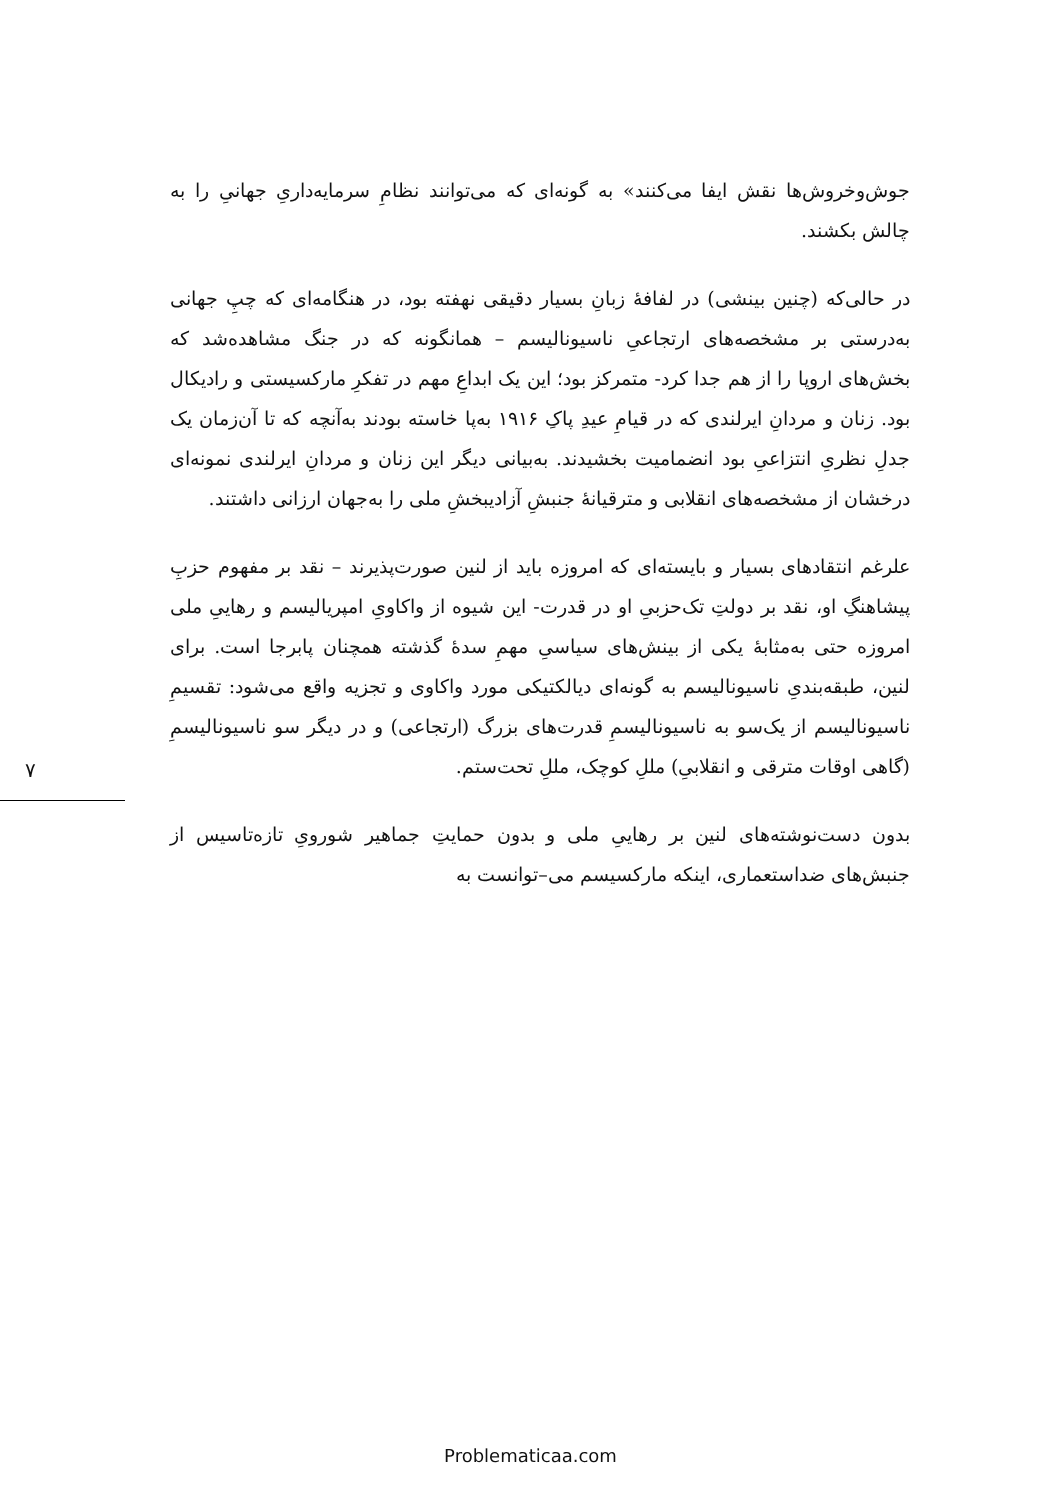جوش‌وخروش‌ها نقش ایفا می‌کنند» به گونه‌ای که می‌توانند نظامِ سرمایه‌داریِ جهانیِ را به چالش بکشند.
در حالی‌که (چنین بینشی) در لفافهٔ زبانِ بسیار دقیقی نهفته بود، در هنگامه‌ای که چپِ جهانی به‌درستی بر مشخصه‌های ارتجاعیِ ناسیونالیسم – همانگونه که در جنگ مشاهده‌شد که بخش‌های اروپا را از هم جدا کرد- متمرکز بود؛ این یک ابداعِ مهم در تفکرِ مارکسیستی و رادیکال بود. زنان و مردانِ ایرلندی که در قیامِ عیدِ پاکِ ۱۹۱۶ به‌پا خاسته بودند به‌آنچه که تا آن‌زمان یک جدلِ نظریِ انتزاعیِ بود انضمامیت بخشیدند. به‌بیانی دیگر این زنان و مردانِ ایرلندی نمونه‌ای درخشان از مشخصه‌های انقلابی و مترقیانهٔ جنبشِ آزادیبخشِ ملی را به‌جهان ارزانی داشتند.
علرغم انتقادهای بسیار و بایسته‌ای که امروزه باید از لنین صورت‌پذیرند – نقد بر مفهوم حزبِ پیشاهنگِ او، نقد بر دولتِ تک‌حزبیِ او در قدرت- این شیوه از واکاویِ امپریالیسم و رهاییِ ملی امروزه حتی به‌مثابهٔ یکی از بینش‌های سیاسیِ مهمِ سدهٔ گذشته همچنان پابرجا است. برای لنین، طبقه‌بندیِ ناسیونالیسم به گونه‌ای دیالکتیکی مورد واکاوی و تجزیه واقع می‌شود: تقسیمِ ناسیونالیسم از یک‌سو به ناسیونالیسمِ قدرت‌های بزرگ (ارتجاعی) و در دیگر سو ناسیونالیسمِ (گاهی اوقات مترقی و انقلابیِ) مللِ کوچک، مللِ تحت‌ستم.
بدون دست‌نوشته‌های لنین بر رهاییِ ملی و بدون حمایتِ جماهیر شورویِ تازه‌تاسیس از جنبش‌های ضداستعماری، اینکه مارکسیسم می‌–توانست به
۷
Problematicaa.com